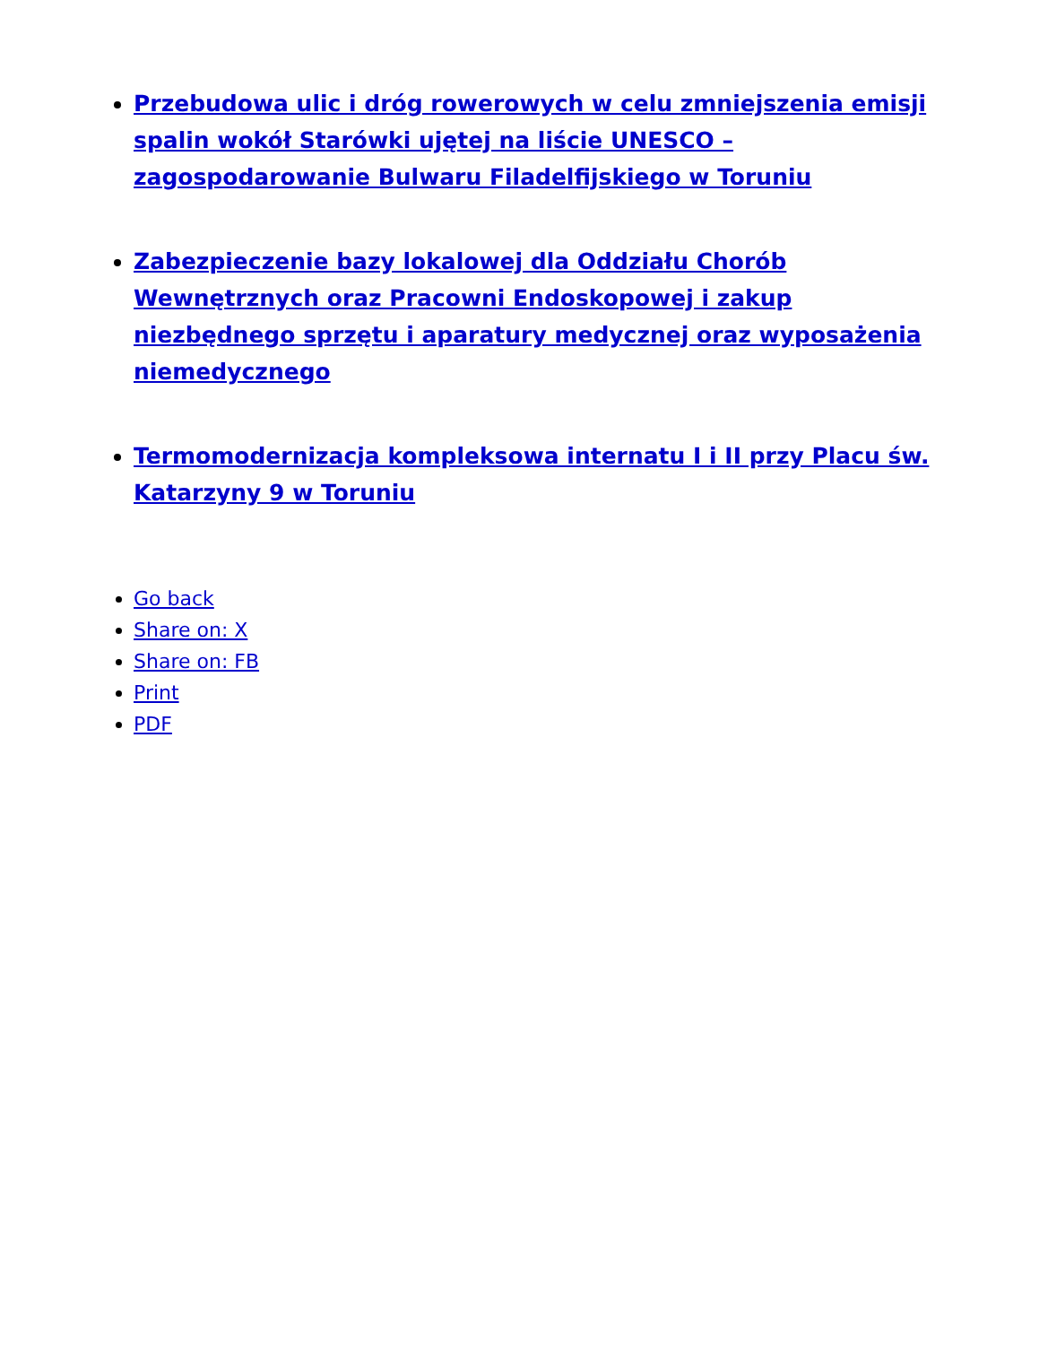Przebudowa ulic i dróg rowerowych w celu zmniejszenia emisji spalin wokół Starówki ujętej na liście UNESCO – zagospodarowanie Bulwaru Filadelfijskiego w Toruniu
Zabezpieczenie bazy lokalowej dla Oddziału Chorób Wewnętrznych oraz Pracowni Endoskopowej i zakup niezbędnego sprzętu i aparatury medycznej oraz wyposażenia niemedycznego
Termomodernizacja kompleksowa internatu I i II przy Placu św. Katarzyny 9 w Toruniu
Go back
Share on: X
Share on: FB
Print
PDF